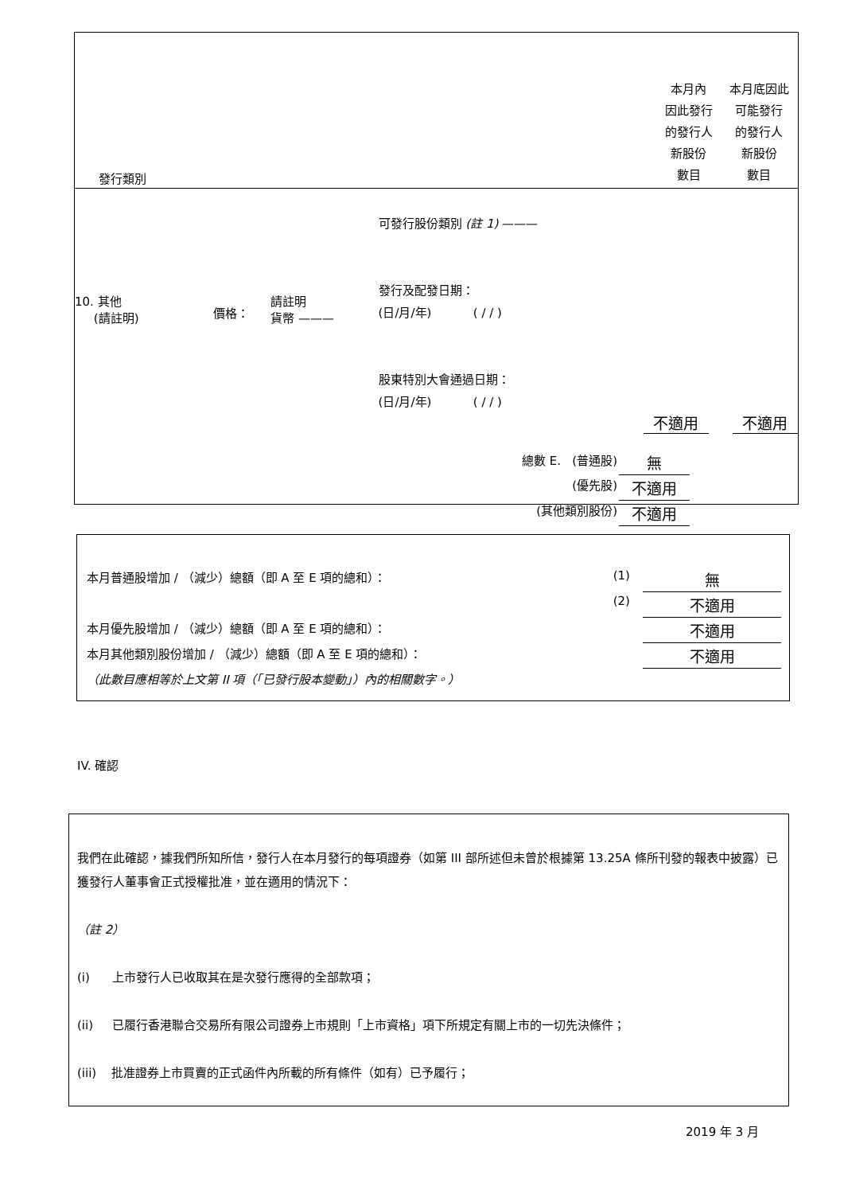| 發行類別 | 本月內 因此發行 的發行人 新股份 數目 | 本月底因此 可能發行 的發行人 新股份 數目 |
| --- | --- | --- |
10. 其他
(請註明)
價格：
請註明
貨幣 ———
可發行股份類別 (註 1) ———
發行及配發日期：
(日/月/年) ( / / )
股東特別大會通過日期：
(日/月/年) ( / / )
不適用 不適用
| 總數 E. (普通股) | 無 |
| (優先股) | 不適用 |
| (其他類別股份) | 不適用 |
| 本月普通股增加 / （減少）總額（即 A 至 E 項的總和）： | (1) | 無 |
| | (2) | 不適用 |
| 本月優先股增加 / （減少）總額（即 A 至 E 項的總和）： | | 不適用 |
| 本月其他類別股份增加 / （減少）總額（即 A 至 E 項的總和）： | | 不適用 |
| （此數目應相等於上文第 II 項（「已發行股本變動」）內的相關數字。） | | |
IV. 確認
我們在此確認，據我們所知所信，發行人在本月發行的每項證券（如第 III 部所述但未曾於根據第 13.25A 條所刊發的報表中披露）已獲發行人董事會正式授權批准，並在適用的情況下：
（註 2）
(i) 上市發行人已收取其在是次發行應得的全部款項；
(ii) 已履行香港聯合交易所有限公司證券上市規則「上市資格」項下所規定有關上市的一切先決條件；
(iii) 批准證券上市買賣的正式函件內所載的所有條件（如有）已予履行；
2019 年 3 月